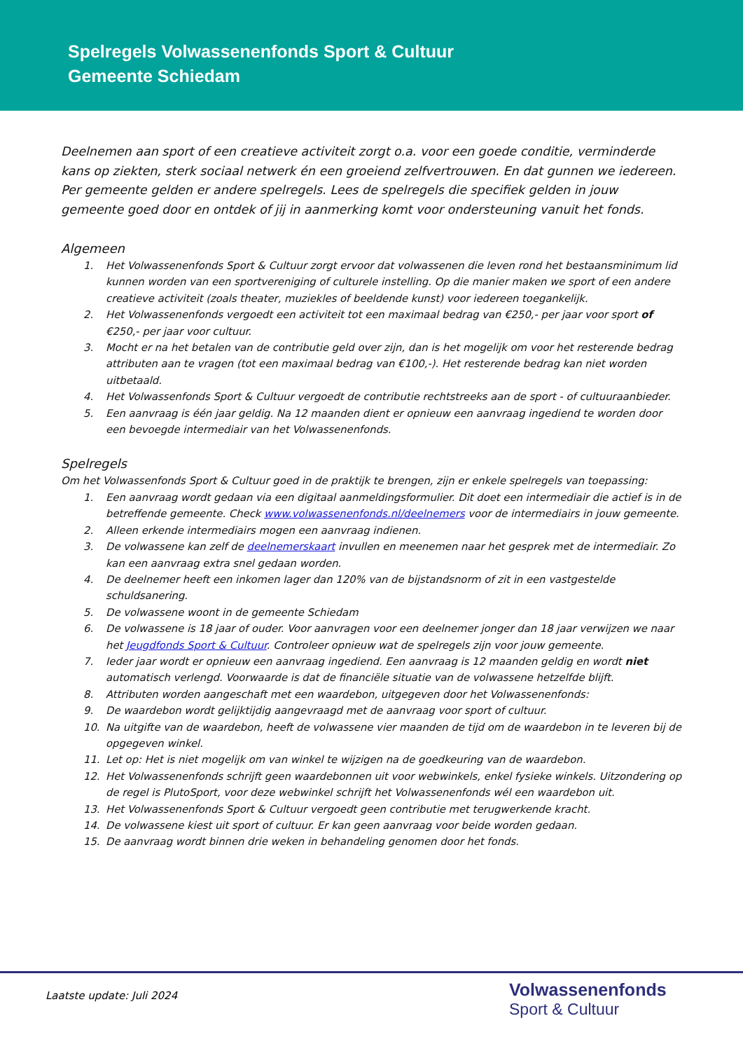Spelregels Volwassenenfonds Sport & Cultuur
Gemeente Schiedam
Deelnemen aan sport of een creatieve activiteit zorgt o.a. voor een goede conditie, verminderde kans op ziekten, sterk sociaal netwerk én een groeiend zelfvertrouwen. En dat gunnen we iedereen. Per gemeente gelden er andere spelregels. Lees de spelregels die specifiek gelden in jouw gemeente goed door en ontdek of jij in aanmerking komt voor ondersteuning vanuit het fonds.
Algemeen
1. Het Volwassenenfonds Sport & Cultuur zorgt ervoor dat volwassenen die leven rond het bestaansminimum lid kunnen worden van een sportvereniging of culturele instelling. Op die manier maken we sport of een andere creatieve activiteit (zoals theater, muziekles of beeldende kunst) voor iedereen toegankelijk.
2. Het Volwassenenfonds vergoedt een activiteit tot een maximaal bedrag van €250,- per jaar voor sport of €250,- per jaar voor cultuur.
3. Mocht er na het betalen van de contributie geld over zijn, dan is het mogelijk om voor het resterende bedrag attributen aan te vragen (tot een maximaal bedrag van €100,-). Het resterende bedrag kan niet worden uitbetaald.
4. Het Volwassenfonds Sport & Cultuur vergoedt de contributie rechtstreeks aan de sport - of cultuuraanbieder.
5. Een aanvraag is één jaar geldig. Na 12 maanden dient er opnieuw een aanvraag ingediend te worden door een bevoegde intermediair van het Volwassenenfonds.
Spelregels
Om het Volwassenfonds Sport & Cultuur goed in de praktijk te brengen, zijn er enkele spelregels van toepassing:
1. Een aanvraag wordt gedaan via een digitaal aanmeldingsformulier. Dit doet een intermediair die actief is in de betreffende gemeente. Check www.volwassenenfonds.nl/deelnemers voor de intermediairs in jouw gemeente.
2. Alleen erkende intermediairs mogen een aanvraag indienen.
3. De volwassene kan zelf de deelnemerskaart invullen en meenemen naar het gesprek met de intermediair. Zo kan een aanvraag extra snel gedaan worden.
4. De deelnemer heeft een inkomen lager dan 120% van de bijstandsnorm of zit in een vastgestelde schuldsanering.
5. De volwassene woont in de gemeente Schiedam
6. De volwassene is 18 jaar of ouder. Voor aanvragen voor een deelnemer jonger dan 18 jaar verwijzen we naar het Jeugdfonds Sport & Cultuur. Controleer opnieuw wat de spelregels zijn voor jouw gemeente.
7. Ieder jaar wordt er opnieuw een aanvraag ingediend. Een aanvraag is 12 maanden geldig en wordt niet automatisch verlengd. Voorwaarde is dat de financiële situatie van de volwassene hetzelfde blijft.
8. Attributen worden aangeschaft met een waardebon, uitgegeven door het Volwassenenfonds:
9. De waardebon wordt gelijktijdig aangevraagd met de aanvraag voor sport of cultuur.
10. Na uitgifte van de waardebon, heeft de volwassene vier maanden de tijd om de waardebon in te leveren bij de opgegeven winkel.
11. Let op: Het is niet mogelijk om van winkel te wijzigen na de goedkeuring van de waardebon.
12. Het Volwassenenfonds schrijft geen waardebonnen uit voor webwinkels, enkel fysieke winkels. Uitzondering op de regel is PlutoSport, voor deze webwinkel schrijft het Volwassenenfonds wél een waardebon uit.
13. Het Volwassenenfonds Sport & Cultuur vergoedt geen contributie met terugwerkende kracht.
14. De volwassene kiest uit sport of cultuur. Er kan geen aanvraag voor beide worden gedaan.
15. De aanvraag wordt binnen drie weken in behandeling genomen door het fonds.
Laatste update: Juli 2024
Volwassenenfonds
Sport & Cultuur